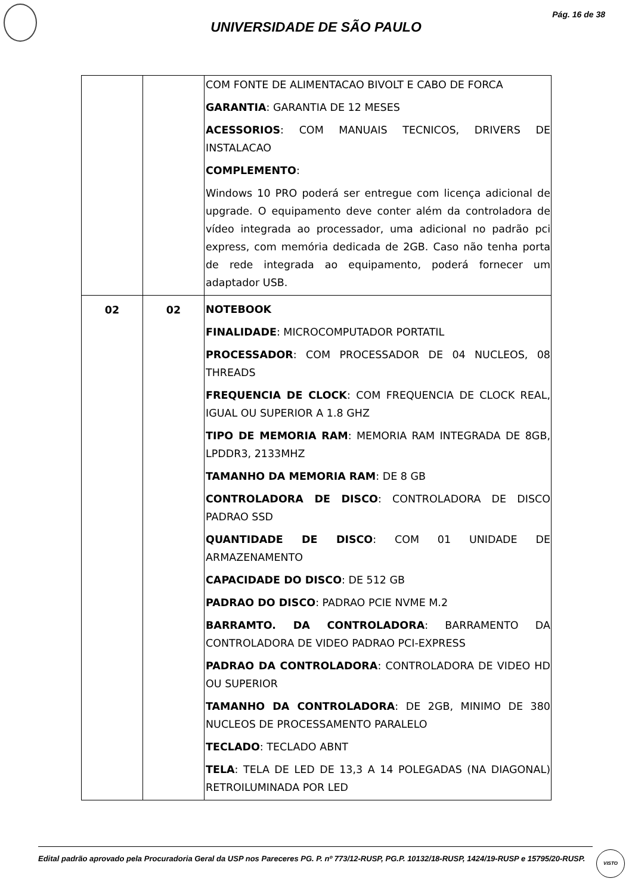Pág. 16 de 38
UNIVERSIDADE DE SÃO PAULO
| | | COM FONTE DE ALIMENTACAO BIVOLT E CABO DE FORCA GARANTIA : GARANTIA DE 12 MESES ACESSORIOS : COM MANUAIS TECNICOS, DRIVERS DE INSTALACAO COMPLEMENTO : Windows 10 PRO poderá ser entregue com licença adicional de upgrade. O equipamento deve conter além da controladora de vídeo integrada ao processador, uma adicional no padrão pci express, com memória dedicada de 2GB. Caso não tenha porta de rede integrada ao equipamento, poderá fornecer um adaptador USB. |
| 02 | 02 | NOTEBOOK FINALIDADE : MICROCOMPUTADOR PORTATIL PROCESSADOR : COM PROCESSADOR DE 04 NUCLEOS, 08 THREADS FREQUENCIA DE CLOCK : COM FREQUENCIA DE CLOCK REAL, IGUAL OU SUPERIOR A 1.8 GHZ TIPO DE MEMORIA RAM : MEMORIA RAM INTEGRADA DE 8GB, LPDDR3, 2133MHZ TAMANHO DA MEMORIA RAM : DE 8 GB CONTROLADORA DE DISCO : CONTROLADORA DE DISCO PADRAO SSD QUANTIDADE DE DISCO : COM 01 UNIDADE DE ARMAZENAMENTO CAPACIDADE DO DISCO : DE 512 GB PADRAO DO DISCO : PADRAO PCIE NVME M.2 BARRAMTO. DA CONTROLADORA : BARRAMENTO DA CONTROLADORA DE VIDEO PADRAO PCI-EXPRESS PADRAO DA CONTROLADORA : CONTROLADORA DE VIDEO HD OU SUPERIOR TAMANHO DA CONTROLADORA : DE 2GB, MINIMO DE 380 NUCLEOS DE PROCESSAMENTO PARALELO TECLADO : TECLADO ABNT TELA : TELA DE LED DE 13,3 A 14 POLEGADAS (NA DIAGONAL) RETROILUMINADA POR LED |
Edital padrão aprovado pela Procuradoria Geral da USP nos Pareceres PG. P. nº 773/12-RUSP, PG.P. 10132/18-RUSP, 1424/19-RUSP e 15795/20-RUSP.
VISTO